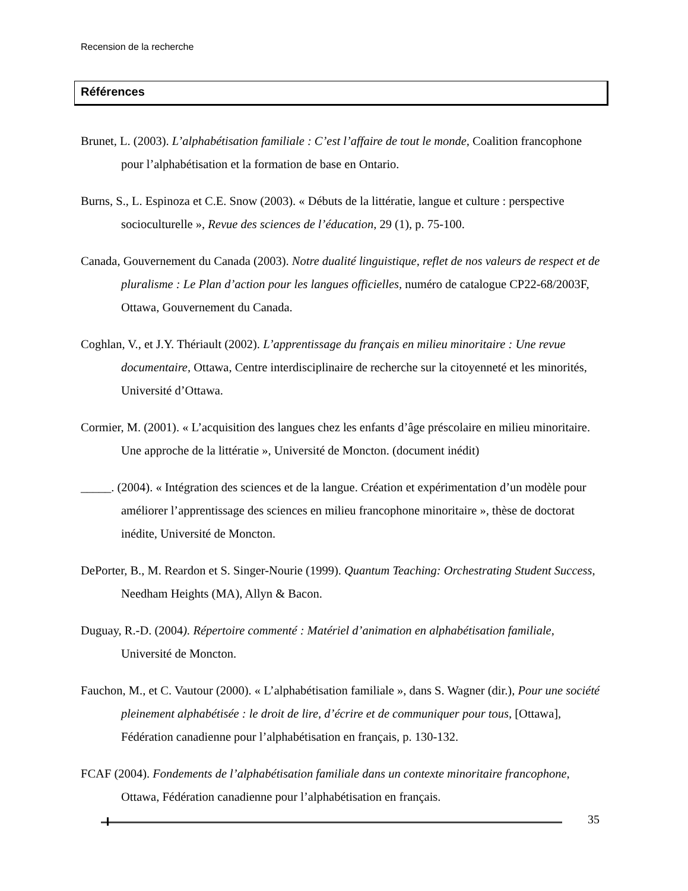Recension de la recherche
Références
Brunet, L. (2003). L’alphabétisation familiale : C’est l’affaire de tout le monde, Coalition francophone pour l’alphabétisation et la formation de base en Ontario.
Burns, S., L. Espinoza et C.E. Snow (2003). « Débuts de la littératie, langue et culture : perspective socioculturelle », Revue des sciences de l’éducation, 29 (1), p. 75-100.
Canada, Gouvernement du Canada (2003). Notre dualité linguistique, reflet de nos valeurs de respect et de pluralisme : Le Plan d’action pour les langues officielles, numéro de catalogue CP22-68/2003F, Ottawa, Gouvernement du Canada.
Coghlan, V., et J.Y. Thériault (2002). L’apprentissage du français en milieu minoritaire : Une revue documentaire, Ottawa, Centre interdisciplinaire de recherche sur la citoyenneté et les minorités, Université d’Ottawa.
Cormier, M. (2001). « L’acquisition des langues chez les enfants d’âge préscolaire en milieu minoritaire. Une approche de la littératie », Université de Moncton. (document inédit)
_____. (2004). « Intégration des sciences et de la langue. Création et expérimentation d’un modèle pour améliorer l’apprentissage des sciences en milieu francophone minoritaire », thèse de doctorat inédite, Université de Moncton.
DePorter, B., M. Reardon et S. Singer-Nourie (1999). Quantum Teaching: Orchestrating Student Success, Needham Heights (MA), Allyn & Bacon.
Duguay, R.-D. (2004). Répertoire commenté : Matériel d’animation en alphabétisation familiale, Université de Moncton.
Fauchon, M., et C. Vautour (2000). « L’alphabétisation familiale », dans S. Wagner (dir.), Pour une société pleinement alphabétisée : le droit de lire, d’écrire et de communiquer pour tous, [Ottawa], Fédération canadienne pour l’alphabétisation en français, p. 130-132.
FCAF (2004). Fondements de l’alphabétisation familiale dans un contexte minoritaire francophone, Ottawa, Fédération canadienne pour l’alphabétisation en français.
35